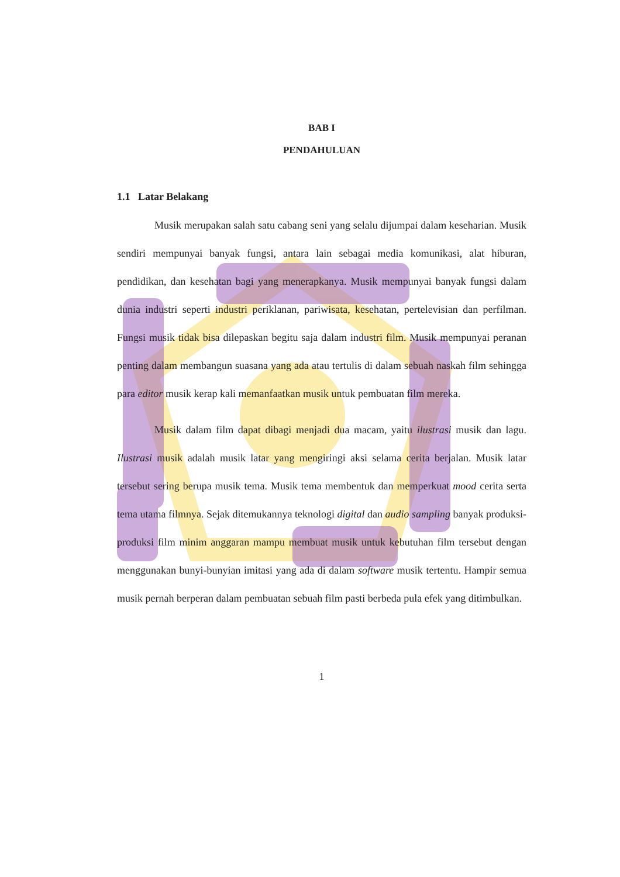BAB I
PENDAHULUAN
1.1 Latar Belakang
Musik merupakan salah satu cabang seni yang selalu dijumpai dalam keseharian. Musik sendiri mempunyai banyak fungsi, antara lain sebagai media komunikasi, alat hiburan, pendidikan, dan kesehatan bagi yang menerapkanya. Musik mempunyai banyak fungsi dalam dunia industri seperti industri periklanan, pariwisata, kesehatan, pertelevisian dan perfilman. Fungsi musik tidak bisa dilepaskan begitu saja dalam industri film. Musik mempunyai peranan penting dalam membangun suasana yang ada atau tertulis di dalam sebuah naskah film sehingga para editor musik kerap kali memanfaatkan musik untuk pembuatan film mereka.
Musik dalam film dapat dibagi menjadi dua macam, yaitu ilustrasi musik dan lagu. Ilustrasi musik adalah musik latar yang mengiringi aksi selama cerita berjalan. Musik latar tersebut sering berupa musik tema. Musik tema membentuk dan memperkuat mood cerita serta tema utama filmnya. Sejak ditemukannya teknologi digital dan audio sampling banyak produksi-produksi film minim anggaran mampu membuat musik untuk kebutuhan film tersebut dengan menggunakan bunyi-bunyian imitasi yang ada di dalam software musik tertentu. Hampir semua musik pernah berperan dalam pembuatan sebuah film pasti berbeda pula efek yang ditimbulkan.
1